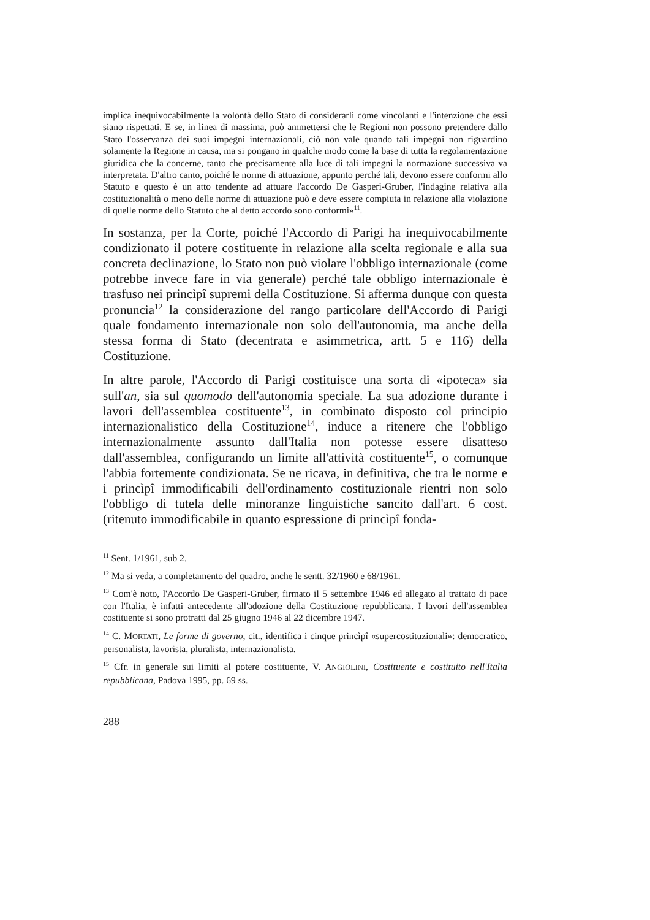implica inequivocabilmente la volontà dello Stato di considerarli come vincolanti e l'intenzione che essi siano rispettati. E se, in linea di massima, può ammettersi che le Regioni non possono pretendere dallo Stato l'osservanza dei suoi impegni internazionali, ciò non vale quando tali impegni non riguardino solamente la Regione in causa, ma si pongano in qualche modo come la base di tutta la regolamentazione giuridica che la concerne, tanto che precisamente alla luce di tali impegni la normazione successiva va interpretata. D'altro canto, poiché le norme di attuazione, appunto perché tali, devono essere conformi allo Statuto e questo è un atto tendente ad attuare l'accordo De Gasperi-Gruber, l'indagine relativa alla costituzionalità o meno delle norme di attuazione può e deve essere compiuta in relazione alla violazione di quelle norme dello Statuto che al detto accordo sono conformi»<sup>11</sup>.
In sostanza, per la Corte, poiché l'Accordo di Parigi ha inequivocabilmente condizionato il potere costituente in relazione alla scelta regionale e alla sua concreta declinazione, lo Stato non può violare l'obbligo internazionale (come potrebbe invece fare in via generale) perché tale obbligo internazionale è trasfuso nei princìpî supremi della Costituzione. Si afferma dunque con questa pronuncia<sup>12</sup> la considerazione del rango particolare dell'Accordo di Parigi quale fondamento internazionale non solo dell'autonomia, ma anche della stessa forma di Stato (decentrata e asimmetrica, artt. 5 e 116) della Costituzione.
In altre parole, l'Accordo di Parigi costituisce una sorta di «ipoteca» sia sull'an, sia sul quomodo dell'autonomia speciale. La sua adozione durante i lavori dell'assemblea costituente<sup>13</sup>, in combinato disposto col principio internazionalistico della Costituzione<sup>14</sup>, induce a ritenere che l'obbligo internazionalmente assunto dall'Italia non potesse essere disatteso dall'assemblea, configurando un limite all'attività costituente<sup>15</sup>, o comunque l'abbia fortemente condizionata. Se ne ricava, in definitiva, che tra le norme e i princìpî immodificabili dell'ordinamento costituzionale rientri non solo l'obbligo di tutela delle minoranze linguistiche sancito dall'art. 6 cost. (ritenuto immodificabile in quanto espressione di princìpî fonda-
<sup>11</sup> Sent. 1/1961, sub 2.
<sup>12</sup> Ma si veda, a completamento del quadro, anche le sentt. 32/1960 e 68/1961.
<sup>13</sup> Com'è noto, l'Accordo De Gasperi-Gruber, firmato il 5 settembre 1946 ed allegato al trattato di pace con l'Italia, è infatti antecedente all'adozione della Costituzione repubblicana. I lavori dell'assemblea costituente si sono protratti dal 25 giugno 1946 al 22 dicembre 1947.
<sup>14</sup> C. MORTATI, Le forme di governo, cit., identifica i cinque princìpî «supercostituzionali»: democratico, personalista, lavorista, pluralista, internazionalista.
<sup>15</sup> Cfr. in generale sui limiti al potere costituente, V. ANGIOLINI, Costituente e costituito nell'Italia repubblicana, Padova 1995, pp. 69 ss.
288